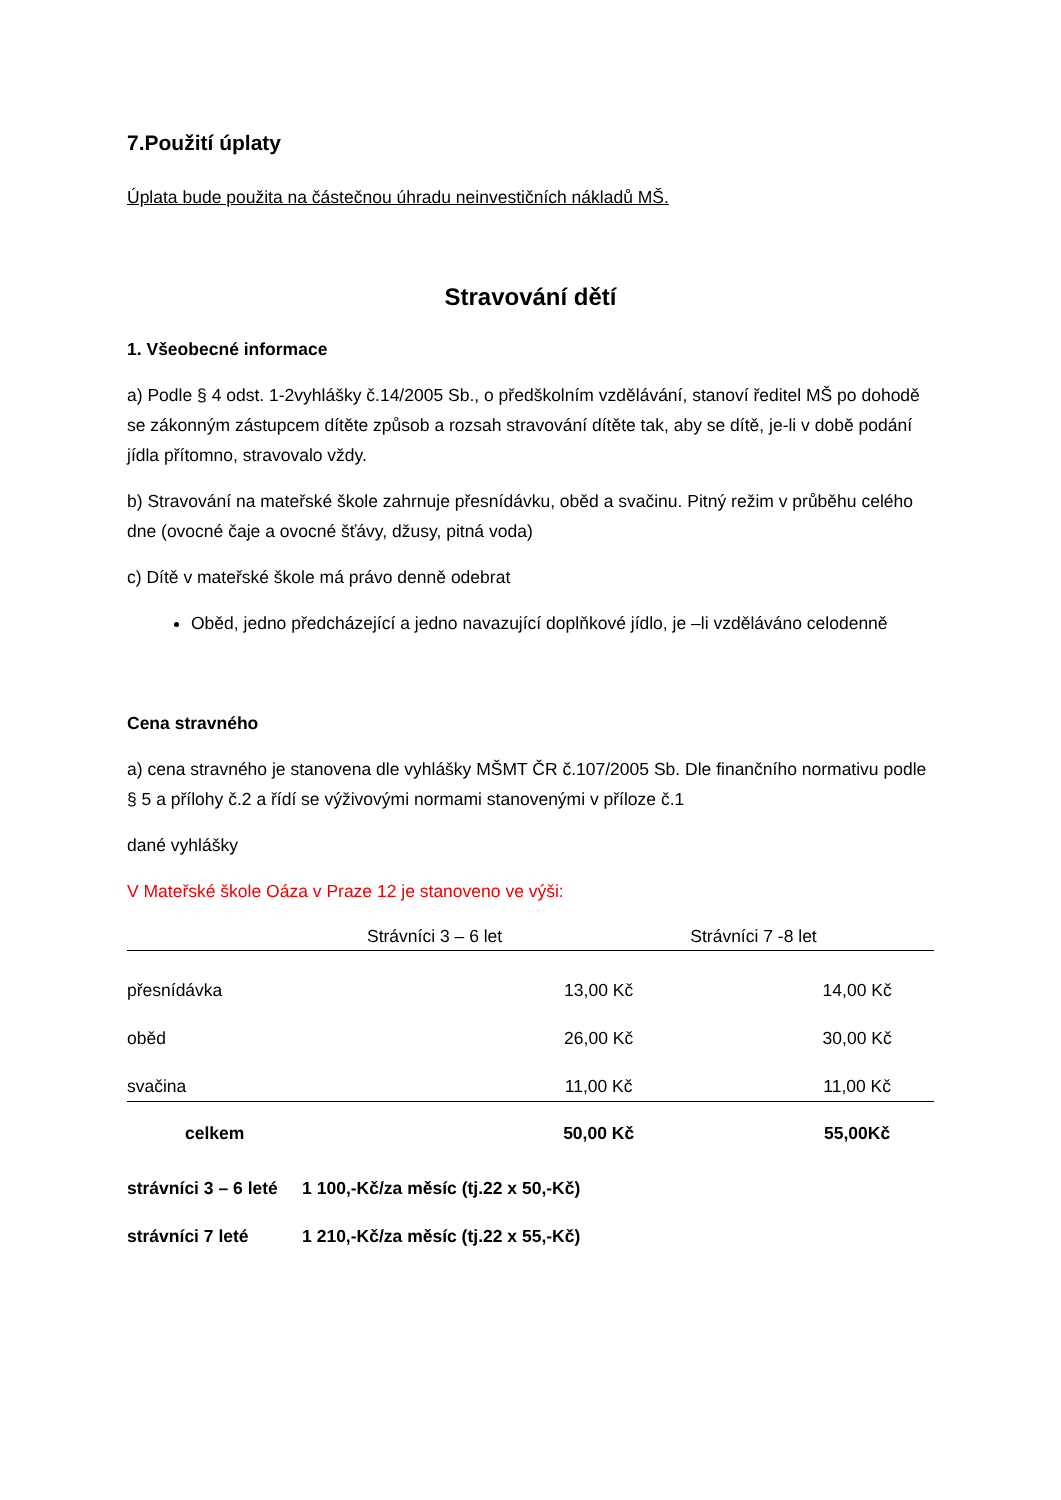7.Použití úplaty
Úplata bude použita na částečnou úhradu neinvestičních nákladů MŠ.
Stravování dětí
1. Všeobecné informace
a) Podle § 4 odst. 1-2vyhlášky č.14/2005 Sb., o předškolním vzdělávání, stanoví ředitel MŠ po dohodě se zákonným zástupcem dítěte způsob a rozsah stravování dítěte tak, aby se dítě, je-li v době podání jídla přítomno, stravovalo vždy.
b) Stravování na mateřské škole zahrnuje přesnídávku, oběd a svačinu. Pitný režim v průběhu celého dne (ovocné čaje a ovocné šťávy, džusy, pitná voda)
c) Dítě v mateřské škole má právo denně odebrat
Oběd, jedno předcházející a jedno navazující doplňkové jídlo, je –li vzděláváno celodenně
Cena stravného
a) cena stravného je stanovena dle vyhlášky MŠMT ČR č.107/2005 Sb. Dle finančního normativu podle § 5 a přílohy č.2 a řídí se výživovými normami stanovenými v příloze č.1
dané vyhlášky
V Mateřské škole Oáza v Praze 12 je stanoveno ve výši:
| | Strávníci 3 – 6 let | Strávníci 7 -8 let |
| --- | --- | --- |
| přesnídávka | 13,00 Kč | 14,00 Kč |
| oběd | 26,00 Kč | 30,00 Kč |
| svačina | 11,00 Kč | 11,00 Kč |
| celkem | 50,00 Kč | 55,00Kč |
strávníci 3 – 6 leté 1 100,-Kč/za měsíc (tj.22 x 50,-Kč)
strávníci 7 leté 1 210,-Kč/za měsíc (tj.22 x 55,-Kč)